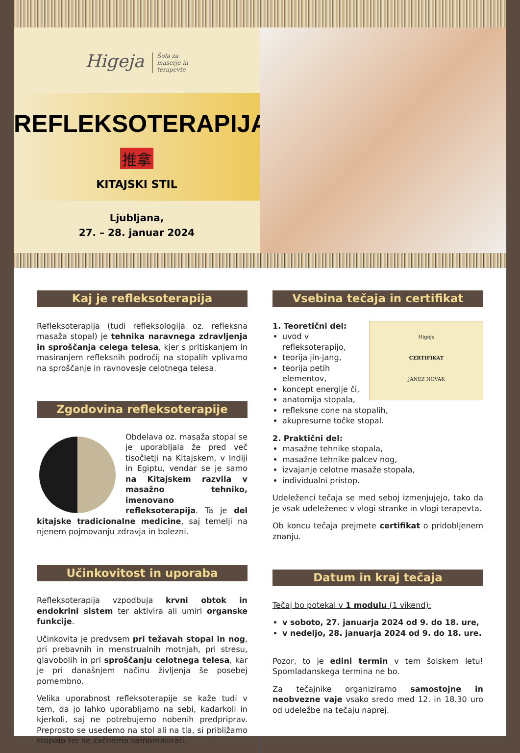Higeja Šola za
maserje in
terapevte
REFLEKSOTERAPIJA
推拿
KITAJSKI STIL
Ljubljana,
27. – 28. januar 2024
Kaj je refleksoterapija
Refleksoterapija (tudi refleksologija oz. refleksna masaža stopal) je tehnika naravnega zdravljenja in sproščanja celega telesa, kjer s pritiskanjem in masiranjem refleksnih področij na stopalih vplivamo na sproščanje in ravnovesje celotnega telesa.
Zgodovina refleksoterapije
Obdelava oz. masaža stopal se je uporabljala že pred več tisočletji na Kitajskem, v Indiji in Egiptu, vendar se je samo na Kitajskem razvila v masažno tehniko, imenovano refleksoterapija. Ta je del kitajske tradicionalne medicine, saj temelji na njenem pojmovanju zdravja in bolezni.
Učinkovitost in uporaba
Refleksoterapija vzpodbuja krvni obtok in endokrini sistem ter aktivira ali umiri organske funkcije.
Učinkovita je predvsem pri težavah stopal in nog, pri prebavnih in menstrualnih motnjah, pri stresu, glavobolih in pri sproščanju celotnega telesa, kar je pri današnjem načinu življenja še posebej pomembno.
Velika uporabnost refleksoterapije se kaže tudi v tem, da jo lahko uporabljamo na sebi, kadarkoli in kjerkoli, saj ne potrebujemo nobenih predpriprav. Preprosto se usedemo na stol ali na tla, si približamo stopalo ter se začnemo samomasirati.
Vsebina tečaja in certifikat
Higeja
CERTIFIKAT
JANEZ NOVAK
1. Teoretični del:
uvod v refleksoterapijo,
teorija jin-jang,
teorija petih elementov,
koncept energije či,
anatomija stopala,
refleksne cone na stopalih,
akupresurne točke stopal.
2. Praktični del:
masažne tehnike stopala,
masažne tehnike palcev nog,
izvajanje celotne masaže stopala,
individualni pristop.
Udeleženci tečaja se med seboj izmenjujejo, tako da je vsak udeleženec v vlogi stranke in vlogi terapevta.
Ob koncu tečaja prejmete certifikat o pridobljenem znanju.
Datum in kraj tečaja
Tečaj bo potekal v 1 modulu (1 vikend):
v soboto, 27. januarja 2024 od 9. do 18. ure,
v nedeljo, 28. januarja 2024 od 9. do 18. ure.
Pozor, to je edini termin v tem šolskem letu! Spomladanskega termina ne bo.
Za tečajnike organiziramo samostojne in neobvezne vaje vsako sredo med 12. in 18.30 uro od udeležbe na tečaju naprej.